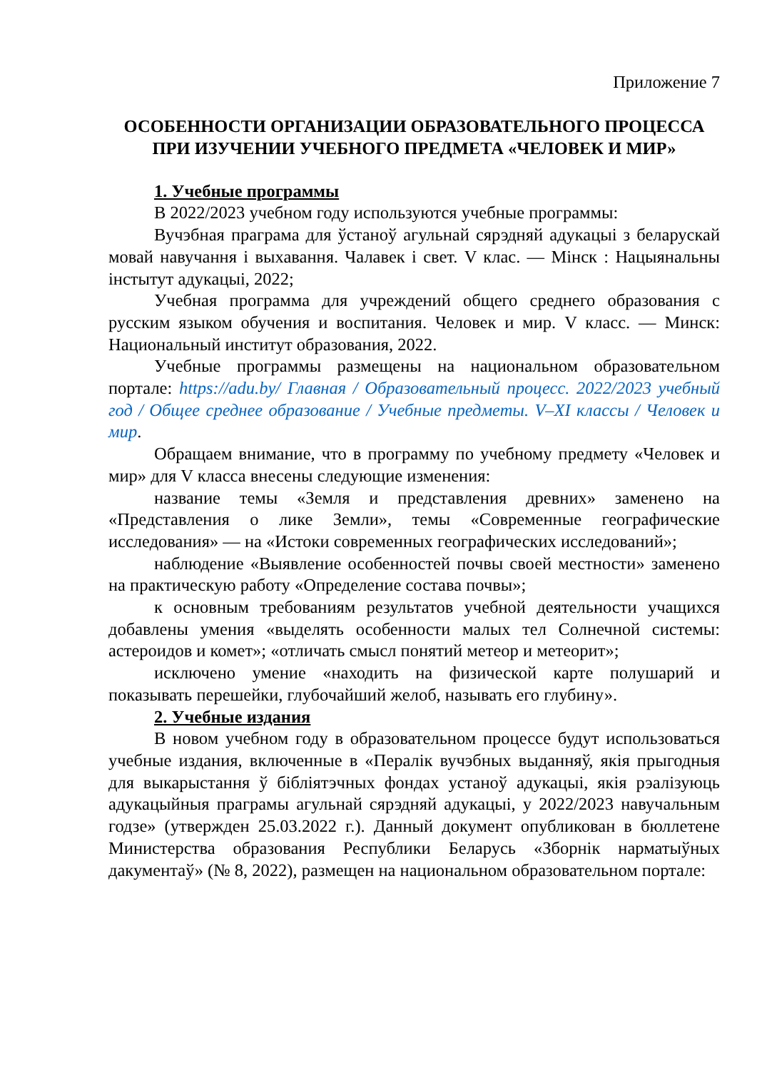Приложение 7
ОСОБЕННОСТИ ОРГАНИЗАЦИИ ОБРАЗОВАТЕЛЬНОГО ПРОЦЕССА ПРИ ИЗУЧЕНИИ УЧЕБНОГО ПРЕДМЕТА «ЧЕЛОВЕК И МИР»
1. Учебные программы
В 2022/2023 учебном году используются учебные программы:
Вучэбная праграма для ўстаноў агульнай сярэдняй адукацыі з беларускай мовай навучання і выхавання. Чалавек і свет. V клас. — Мінск : Нацыянальны інстытут адукацыі, 2022;
Учебная программа для учреждений общего среднего образования с русским языком обучения и воспитания. Человек и мир. V класс. — Минск: Национальный институт образования, 2022.
Учебные программы размещены на национальном образовательном портале: https://adu.by/ Главная / Образовательный процесс. 2022/2023 учебный год / Общее среднее образование / Учебные предметы. V–XI классы / Человек и мир.
Обращаем внимание, что в программу по учебному предмету «Человек и мир» для V класса внесены следующие изменения:
название темы «Земля и представления древних» заменено на «Представления о лике Земли», темы «Современные географические исследования» — на «Истоки современных географических исследований»;
наблюдение «Выявление особенностей почвы своей местности» заменено на практическую работу «Определение состава почвы»;
к основным требованиям результатов учебной деятельности учащихся добавлены умения «выделять особенности малых тел Солнечной системы: астероидов и комет»; «отличать смысл понятий метеор и метеорит»;
исключено умение «находить на физической карте полушарий и показывать перешейки, глубочайший желоб, называть его глубину».
2. Учебные издания
В новом учебном году в образовательном процессе будут использоваться учебные издания, включенные в «Пералік вучэбных выданняў, якія прыгодныя для выкарыстання ў бібліятэчных фондах устаноў адукацыі, якія рэалізуюць адукацыйныя праграмы агульнай сярэдняй адукацыі, у 2022/2023 навучальным годзе» (утвержден 25.03.2022 г.). Данный документ опубликован в бюллетене Министерства образования Республики Беларусь «Зборнік нарматыўных дакументаў» (№ 8, 2022), размещен на национальном образовательном портале: